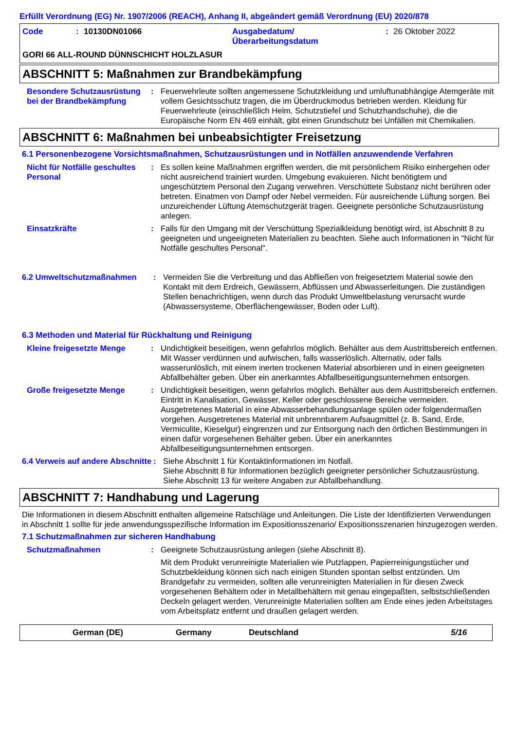Erfüllt Verordnung (EG) Nr. 1907/2006 (REACH), Anhang II, abgeändert gemäß Verordnung (EU) 2020/878
Code: 10130DN01066 Ausgabedatum/
Überarbeitungsdatum: 26 Oktober 2022
GORI 66 ALL-ROUND DÜNNSCHICHT HOLZLASUR
ABSCHNITT 5: Maßnahmen zur Brandbekämpfung
Besondere Schutzausrüstung bei der Brandbekämpfung
: Feuerwehrleute sollten angemessene Schutzkleidung und umluftunabhängige Atemgeräte mit vollem Gesichtsschutz tragen, die im Überdruckmodus betrieben werden. Kleidung für Feuerwehrleute (einschließlich Helm, Schutzstiefel und Schutzhandschuhe), die die Europäische Norm EN 469 einhält, gibt einen Grundschutz bei Unfällen mit Chemikalien.
ABSCHNITT 6: Maßnahmen bei unbeabsichtigter Freisetzung
6.1 Personenbezogene Vorsichtsmaßnahmen, Schutzausrüstungen und in Notfällen anzuwendende Verfahren
Nicht für Notfälle geschultes Personal
: Es sollen keine Maßnahmen ergriffen werden, die mit persönlichem Risiko einhergehen oder nicht ausreichend trainiert wurden. Umgebung evakuieren. Nicht benötigtem und ungeschütztem Personal den Zugang verwehren. Verschüttete Substanz nicht berühren oder betreten. Einatmen von Dampf oder Nebel vermeiden. Für ausreichende Lüftung sorgen. Bei unzureichender Lüftung Atemschutzgerät tragen. Geeignete persönliche Schutzausrüstung anlegen.
Einsatzkräfte : Falls für den Umgang mit der Verschüttung Spezialkleidung benötigt wird, ist Abschnitt 8 zu geeigneten und ungeeigneten Materialien zu beachten. Siehe auch Informationen in "Nicht für Notfälle geschultes Personal".
6.2 Umweltschutzmaßnahmen : Vermeiden Sie die Verbreitung und das Abfließen von freigesetztem Material sowie den Kontakt mit dem Erdreich, Gewässern, Abflüssen und Abwasserleitungen. Die zuständigen Stellen benachrichtigen, wenn durch das Produkt Umweltbelastung verursacht wurde (Abwassersysteme, Oberflächengewässer, Boden oder Luft).
6.3 Methoden und Material für Rückhaltung und Reinigung
Kleine freigesetzte Menge : Undichtigkeit beseitigen, wenn gefahrlos möglich. Behälter aus dem Austrittsbereich entfernen. Mit Wasser verdünnen und aufwischen, falls wasserlöslich. Alternativ, oder falls wasserunlöslich, mit einem inerten trockenen Material absorbieren und in einen geeigneten Abfallbehälter geben. Über ein anerkanntes Abfallbeseitigungsunternehmen entsorgen.
Große freigesetzte Menge : Undichtigkeit beseitigen, wenn gefahrlos möglich. Behälter aus dem Austrittsbereich entfernen. Eintritt in Kanalisation, Gewässer, Keller oder geschlossene Bereiche vermeiden. Ausgetretenes Material in eine Abwasserbehandlungsanlage spülen oder folgendermaßen vorgehen. Ausgetretenes Material mit unbrennbarem Aufsaugmittel (z. B. Sand, Erde, Vermiculite, Kieselgur) eingrenzen und zur Entsorgung nach den örtlichen Bestimmungen in einen dafür vorgesehenen Behälter geben. Über ein anerkanntes Abfallbeseitigungsunternehmen entsorgen.
6.4 Verweis auf andere Abschnitte
: Siehe Abschnitt 1 für Kontaktinformationen im Notfall.
Siehe Abschnitt 8 für Informationen bezüglich geeigneter persönlicher Schutzausrüstung.
Siehe Abschnitt 13 für weitere Angaben zur Abfallbehandlung.
ABSCHNITT 7: Handhabung und Lagerung
Die Informationen in diesem Abschnitt enthalten allgemeine Ratschläge und Anleitungen. Die Liste der Identifizierten Verwendungen in Abschnitt 1 sollte für jede anwendungsspezifische Information im Expositionsszenario/ Expositionsszenarien hinzugezogen werden.
7.1 Schutzmaßnahmen zur sicheren Handhabung
Schutzmaßnahmen : Geeignete Schutzausrüstung anlegen (siehe Abschnitt 8).
Mit dem Produkt verunreinigte Materialien wie Putzlappen, Papierreinigungstücher und Schutzbekleidung können sich nach einigen Stunden spontan selbst entzünden. Um Brandgefahr zu vermeiden, sollten alle verunreinigten Materialien in für diesen Zweck vorgesehenen Behältern oder in Metallbehältern mit genau eingepaßten, selbstschließenden Deckeln gelagert werden. Verunreinigte Materialien sollten am Ende eines jeden Arbeitstages vom Arbeitsplatz entfernt und draußen gelagert werden.
German (DE) Germany Deutschland 5/16